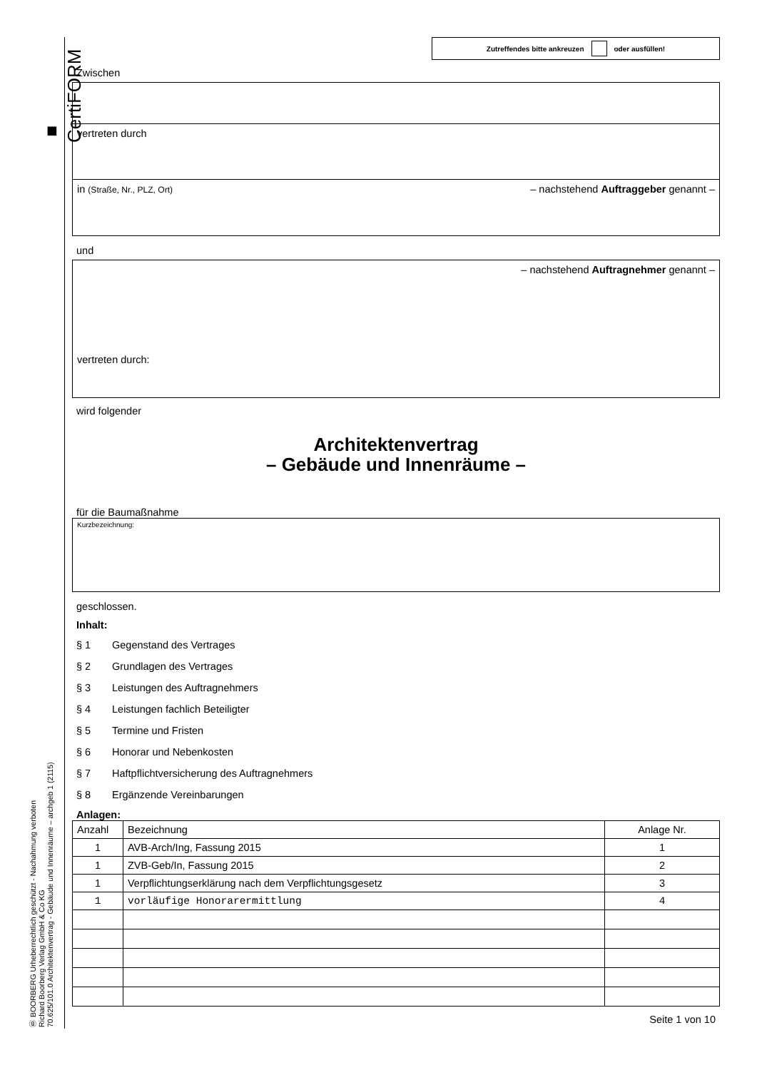■ CertiFORM
Ⓑ BOORBERG Urheberrechtlich geschützt - Nachahmung verboten
Richard Boorberg Verlag GmbH & Co KG
70.625/101.0 Architektenvertrag - Gebäude und Innenräume – archgeb 1 (2115)
Zutreffendes bitte ankreuzen oder ausfüllen!
Zwischen
vertreten durch
in (Straße, Nr., PLZ, Ort) – nachstehend Auftraggeber genannt –
und
– nachstehend Auftragnehmer genannt –
vertreten durch:
wird folgender
Architektenvertrag
– Gebäude und Innenräume –
für die Baumaßnahme
Kurzbezeichnung:
geschlossen.
Inhalt:
§ 1 Gegenstand des Vertrages
§ 2 Grundlagen des Vertrages
§ 3 Leistungen des Auftragnehmers
§ 4 Leistungen fachlich Beteiligter
§ 5 Termine und Fristen
§ 6 Honorar und Nebenkosten
§ 7 Haftpflichtversicherung des Auftragnehmers
§ 8 Ergänzende Vereinbarungen
Anlagen:
| Anzahl | Bezeichnung | Anlage Nr. |
| --- | --- | --- |
| 1 | AVB-Arch/Ing, Fassung 2015 | 1 |
| 1 | ZVB-Geb/In, Fassung 2015 | 2 |
| 1 | Verpflichtungserklärung nach dem Verpflichtungsgesetz | 3 |
| 1 | vorläufige Honorarermittlung | 4 |
Seite 1 von 10